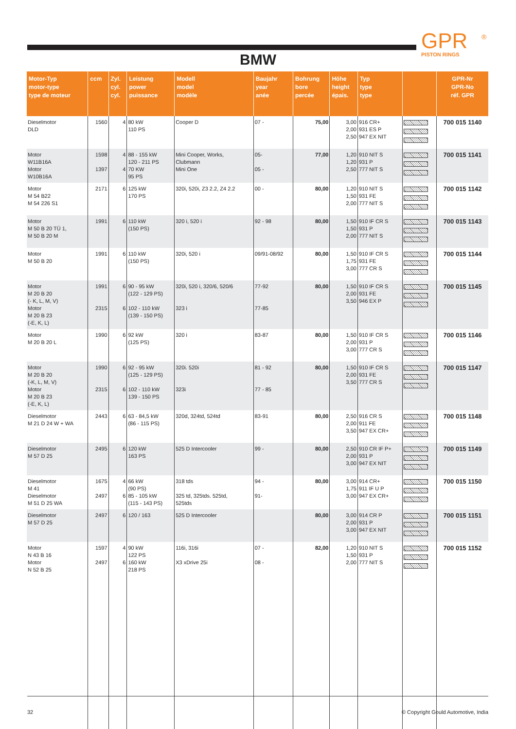GPR
PISTON RINGS
®
BMW
| Motor-Typ motor-type type de moteur | ccm | Zyl. cyl. cyl. | Leistung power puissance | Modell model modèle | Baujahr year anée | Bohrung bore percée | Höhe height épais. | Typ type type | | GPR-Nr GPR-No réf. GPR |
| --- | --- | --- | --- | --- | --- | --- | --- | --- | --- | --- |
| Dieselmotor DLD | 1560 | 4 | 80 kW 110 PS | Cooper D | 07 - | 75,00 | 3,00 2,00 2,50 | 916 CR+ 931 ES P 947 EX NIT | | 700 015 1140 |
| Motor W11B16A Motor W10B16A | 1598 1397 | 4 4 | 88 - 155 kW 120 - 211 PS 70 KW 95 PS | Mini Cooper, Works, Clubmann Mini One | 05- 05 - | 77,00 | 1,20 1,20 2,50 | 910 NIT S 931 P 777 NIT S | | 700 015 1141 |
| Motor M 54 B22 M 54 226 S1 | 2171 | 6 | 125 kW 170 PS | 320i, 520i, Z3 2.2, Z4 2.2 | 00 - | 80,00 | 1,20 1,50 2,00 | 910 NIT S 931 FE 777 NIT S | | 700 015 1142 |
| Motor M 50 B 20 TÜ 1, M 50 B 20 M | 1991 | 6 | 110 kW (150 PS) | 320 i, 520 i | 92 - 98 | 80,00 | 1,50 1,50 2,00 | 910 IF CR S 931 P 777 NIT S | | 700 015 1143 |
| Motor M 50 B 20 | 1991 | 6 | 110 kW (150 PS) | 320i, 520 i | 09/91-08/92 | 80,00 | 1,50 1,75 3,00 | 910 IF CR S 931 FE 777 CR S | | 700 015 1144 |
| Motor M 20 B 20 (- K, L, M, V) Motor M 20 B 23 (-E, K, L) | 1991 2315 | 6 6 | 90 - 95 kW (122 - 129 PS) 102 - 110 kW (139 - 150 PS) | 320i, 520 i, 320/6, 520/6 323 i | 77-92 77-85 | 80,00 | 1,50 2,00 3,50 | 910 IF CR S 931 FE 946 EX P | | 700 015 1145 |
| Motor M 20 B 20 L | 1990 | 6 | 92 kW (125 PS) | 320 i | 83-87 | 80,00 | 1,50 2,00 3,00 | 910 IF CR S 931 P 777 CR S | | 700 015 1146 |
| Motor M 20 B 20 (-K, L, M, V) Motor M 20 B 23 (-E, K, L) | 1990 2315 | 6 6 | 92 - 95 kW (125 - 129 PS) 102 - 110 kW 139 - 150 PS | 320i. 520i 323i | 81 - 92 77 - 85 | 80,00 | 1,50 2,00 3,50 | 910 IF CR S 931 FE 777 CR S | | 700 015 1147 |
| Dieselmotor M 21 D 24 W + WA | 2443 | 6 | 63 - 84,5 kW (86 - 115 PS) | 320d, 324td, 524td | 83-91 | 80,00 | 2,50 2,00 3,50 | 916 CR S 911 FE 947 EX CR+ | | 700 015 1148 |
| Dieselmotor M 57 D 25 | 2495 | 6 | 120 kW 163 PS | 525 D Intercooler | 99 - | 80,00 | 2,50 2,00 3,00 | 910 CR IF P+ 931 P 947 EX NIT | | 700 015 1149 |
| Dieselmotor M 41 Dieselmotor M 51 D 25 WA | 1675 2497 | 4 6 | 66 kW (90 PS) 85 - 105 kW (115 - 143 PS) | 318 tds 325 td, 325tds. 525td, 525tds | 94 - 91- | 80,00 | 3,00 1,75 3,00 | 914 CR+ 911 IF U P 947 EX CR+ | | 700 015 1150 |
| Dieselmotor M 57 D 25 | 2497 | 6 | 120 / 163 | 525 D Intercooler | | 80,00 | 3,00 2,00 3,00 | 914 CR P 931 P 947 EX NIT | | 700 015 1151 |
| Motor N 43 B 16 Motor N 52 B 25 | 1597 2497 | 4 6 | 90 kW 122 PS 160 kW 218 PS | 116i, 316i X3 xDrive 25i | 07 - 08 - | 82,00 | 1,20 1,50 2,00 | 910 NIT S 931 P 777 NIT S | | 700 015 1152 |
32 © Copyright Gould Automotive, India